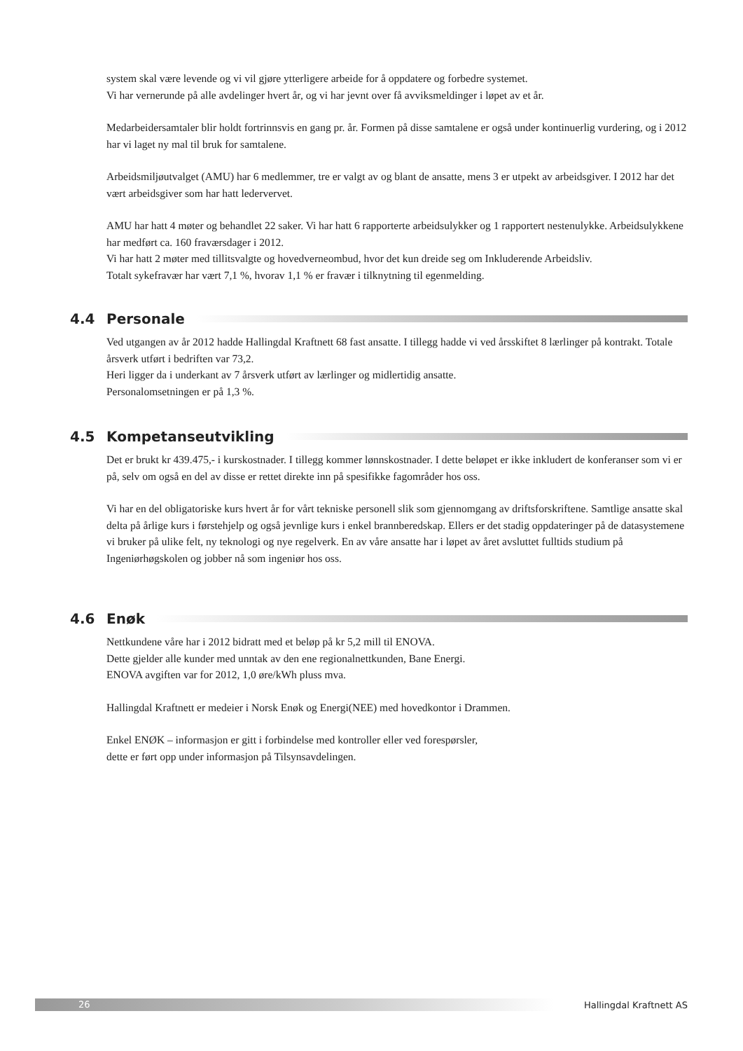system skal være levende og vi vil gjøre ytterligere arbeide for å oppdatere og forbedre systemet.
Vi har vernerunde på alle avdelinger hvert år, og vi har jevnt over få avviksmeldinger i løpet av et år.
Medarbeidersamtaler blir holdt fortrinnsvis en gang pr. år. Formen på disse samtalene er også under kontinuerlig vurdering, og i 2012 har vi laget ny mal til bruk for samtalene.
Arbeidsmiljøutvalget (AMU) har 6 medlemmer, tre er valgt av og blant de ansatte, mens 3 er utpekt av arbeidsgiver. I 2012 har det vært arbeidsgiver som har hatt ledervervet.
AMU har hatt 4 møter og behandlet 22 saker. Vi har hatt 6 rapporterte arbeidsulykker og 1 rapportert nestenulykke. Arbeidsulykkene har medført ca. 160 fraværsdager i 2012.
Vi har hatt 2 møter med tillitsvalgte og hovedverneombud, hvor det kun dreide seg om Inkluderende Arbeidsliv.
Totalt sykefravær har vært 7,1 %, hvorav 1,1 % er fravær i tilknytning til egenmelding.
4.4 Personale
Ved utgangen av år 2012 hadde Hallingdal Kraftnett 68 fast ansatte. I tillegg hadde vi ved årsskiftet 8 lærlinger på kontrakt. Totale årsverk utført i bedriften var 73,2.
Heri ligger da i underkant av 7 årsverk utført av lærlinger og midlertidig ansatte.
Personalomsetningen er på 1,3 %.
4.5 Kompetanseutvikling
Det er brukt kr 439.475,- i kurskostnader. I tillegg kommer lønnskostnader. I dette beløpet er ikke inkludert de konferanser som vi er på, selv om også en del av disse er rettet direkte inn på spesifikke fagområder hos oss.
Vi har en del obligatoriske kurs hvert år for vårt tekniske personell slik som gjennomgang av driftsforskriftene. Samtlige ansatte skal delta på årlige kurs i førstehjelp og også jevnlige kurs i enkel brannberedskap. Ellers er det stadig oppdateringer på de datasystemene vi bruker på ulike felt, ny teknologi og nye regelverk. En av våre ansatte har i løpet av året avsluttet fulltids studium på Ingeniørhøgskolen og jobber nå som ingeniør hos oss.
4.6 Enøk
Nettkundene våre har i 2012 bidratt med et beløp på kr 5,2 mill til ENOVA.
Dette gjelder alle kunder med unntak av den ene regionalnettkunden, Bane Energi.
ENOVA avgiften var for 2012, 1,0 øre/kWh pluss mva.
Hallingdal Kraftnett er medeier i Norsk Enøk og Energi(NEE) med hovedkontor i Drammen.
Enkel ENØK – informasjon er gitt i forbindelse med kontroller eller ved forespørsler,
dette er ført opp under informasjon på Tilsynsavdelingen.
26 Hallingdal Kraftnett AS